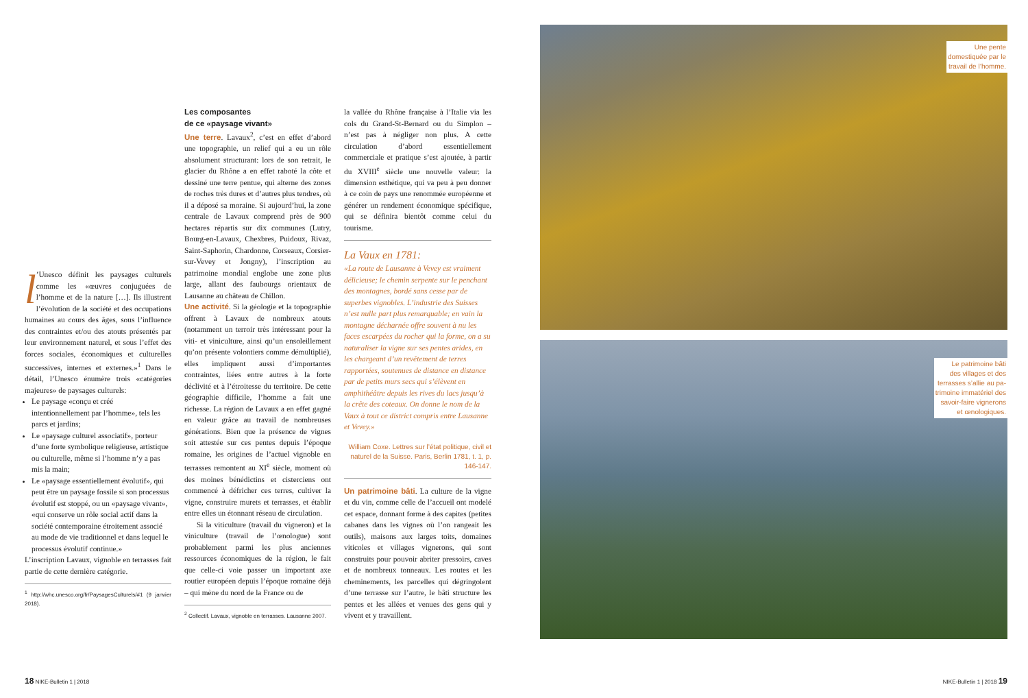l’Unesco définit les paysages culturels comme les «œuvres conjuguées de l’homme et de la nature […]. Ils illustrent l’évolution de la société et des occupations humaines au cours des âges, sous l’influence des contraintes et/ou des atouts présentés par leur environnement naturel, et sous l’effet des forces sociales, économiques et culturelles successives, internes et externes.»<sup>1</sup> Dans le détail, l’Unesco énumère trois «catégories majeures» de paysages culturels:
Le paysage «conçu et créé intentionnellement par l’homme», tels les parcs et jardins;
Le «paysage culturel associatif», porteur d’une forte symbolique religieuse, artistique ou culturelle, même si l’homme n’y a pas mis la main;
Le «paysage essentiellement évolutif», qui peut être un paysage fossile si son processus évolutif est stoppé, ou un «paysage vivant», «qui conserve un rôle social actif dans la société contemporaine étroitement associé au mode de vie traditionnel et dans lequel le processus évolutif continue.»
L’inscription Lavaux, vignoble en terrasses fait partie de cette dernière catégorie.
<sup>1</sup> http://whc.unesco.org/fr/PaysagesCulturels/#1 (9 janvier 2018).
Les composantes
de ce «paysage vivant»
Une terre. Lavaux<sup>2</sup>, c’est en effet d’abord une topographie, un relief qui a eu un rôle absolument structurant: lors de son retrait, le glacier du Rhône a en effet raboté la côte et dessiné une terre pentue, qui alterne des zones de roches très dures et d’autres plus tendres, où il a déposé sa moraine. Si aujourd’hui, la zone centrale de Lavaux comprend près de 900 hectares répartis sur dix communes (Lutry, Bourg-en-Lavaux, Chexbres, Puidoux, Rivaz, Saint-Saphorin, Chardonne, Corseaux, Corsier-sur-Vevey et Jongny), l’inscription au patrimoine mondial englobe une zone plus large, allant des faubourgs orientaux de Lausanne au château de Chillon.
Une activité. Si la géologie et la topographie offrent à Lavaux de nombreux atouts (notamment un terroir très intéressant pour la viti- et viniculture, ainsi qu’un ensoleillement qu’on présente volontiers comme démultiplié), elles impliquent aussi d’importantes contraintes, liées entre autres à la forte déclivité et à l’étroitesse du territoire. De cette géographie difficile, l’homme a fait une richesse. La région de Lavaux a en effet gagné en valeur grâce au travail de nombreuses générations. Bien que la présence de vignes soit attestée sur ces pentes depuis l’époque romaine, les origines de l’actuel vignoble en terrasses remontent au XI<sup>e</sup> siècle, moment où des moines bénédictins et cisterciens ont commencé à défricher ces terres, cultiver la vigne, construire murets et terrasses, et établir entre elles un étonnant réseau de circulation.
Si la viticulture (travail du vigneron) et la viniculture (travail de l’œnologue) sont probablement parmi les plus anciennes ressources économiques de la région, le fait que celle-ci voie passer un important axe routier européen depuis l’époque romaine déjà – qui mène du nord de la France ou de
<sup>2</sup> Collectif. Lavaux, vignoble en terrasses. Lausanne 2007.
la vallée du Rhône française à l’Italie via les cols du Grand-St-Bernard ou du Simplon – n’est pas à négliger non plus. A cette circulation d’abord essentiellement commerciale et pratique s’est ajoutée, à partir du XVIII<sup>e</sup> siècle une nouvelle valeur: la dimension esthétique, qui va peu à peu donner à ce coin de pays une renommée européenne et générer un rendement économique spécifique, qui se définira bientôt comme celui du tourisme.
La Vaux en 1781:
«La route de Lausanne à Vevey est vraiment délicieuse; le chemin serpente sur le penchant des montagnes, bordé sans cesse par de superbes vignobles. L’industrie des Suisses n’est nulle part plus remarquable; en vain la montagne décharnée offre souvent à nu les faces escarpées du rocher qui la forme, on a su naturaliser la vigne sur ses pentes arides, en les chargeant d’un revêtement de terres rapportées, soutenues de distance en distance par de petits murs secs qui s’élèvent en amphithéâtre depuis les rives du lacs jusqu’à la crête des coteaux. On donne le nom de la Vaux à tout ce district compris entre Lausanne et Vevey.»
William Coxe. Lettres sur l’état politique, civil et naturel de la Suisse. Paris, Berlin 1781, t. 1, p. 146-147.
Un patrimoine bâti. La culture de la vigne et du vin, comme celle de l’accueil ont modelé cet espace, donnant forme à des capites (petites cabanes dans les vignes où l’on rangeait les outils), maisons aux larges toits, domaines viticoles et villages vignerons, qui sont construits pour pouvoir abriter pressoirs, caves et de nombreux tonneaux. Les routes et les cheminements, les parcelles qui dégringolent d’une terrasse sur l’autre, le bâti structure les pentes et les allées et venues des gens qui y vivent et y travaillent.
Une pente
domestiquée par le
travail de l’homme.
Le patrimoine bâti
des villages et des
terrasses s’allie au pa-
trimoine immatériel des
savoir-faire vignerons
et œnologiques.
18 NIKE-Bulletin 1 | 2018 NIKE-Bulletin 1 | 2018 19